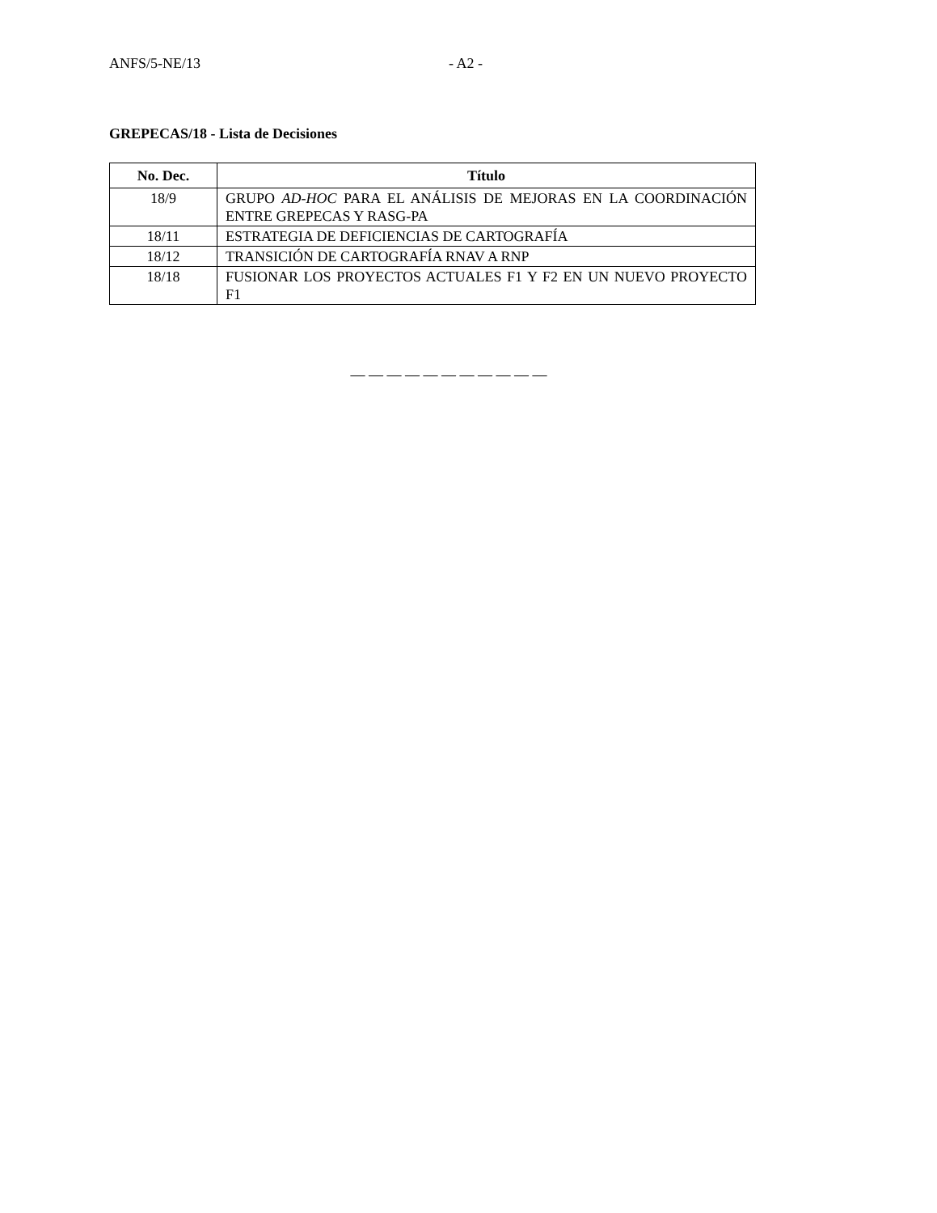ANFS/5-NE/13 - A2 -
GREPECAS/18 - Lista de Decisiones
| No. Dec. | Título |
| --- | --- |
| 18/9 | GRUPO AD-HOC PARA EL ANÁLISIS DE MEJORAS EN LA COORDINACIÓN ENTRE GREPECAS Y RASG-PA |
| 18/11 | ESTRATEGIA DE DEFICIENCIAS DE CARTOGRAFÍA |
| 18/12 | TRANSICIÓN DE CARTOGRAFÍA RNAV A RNP |
| 18/18 | FUSIONAR LOS PROYECTOS ACTUALES F1 Y F2 EN UN NUEVO PROYECTO F1 |
— — — — — — — — — — —